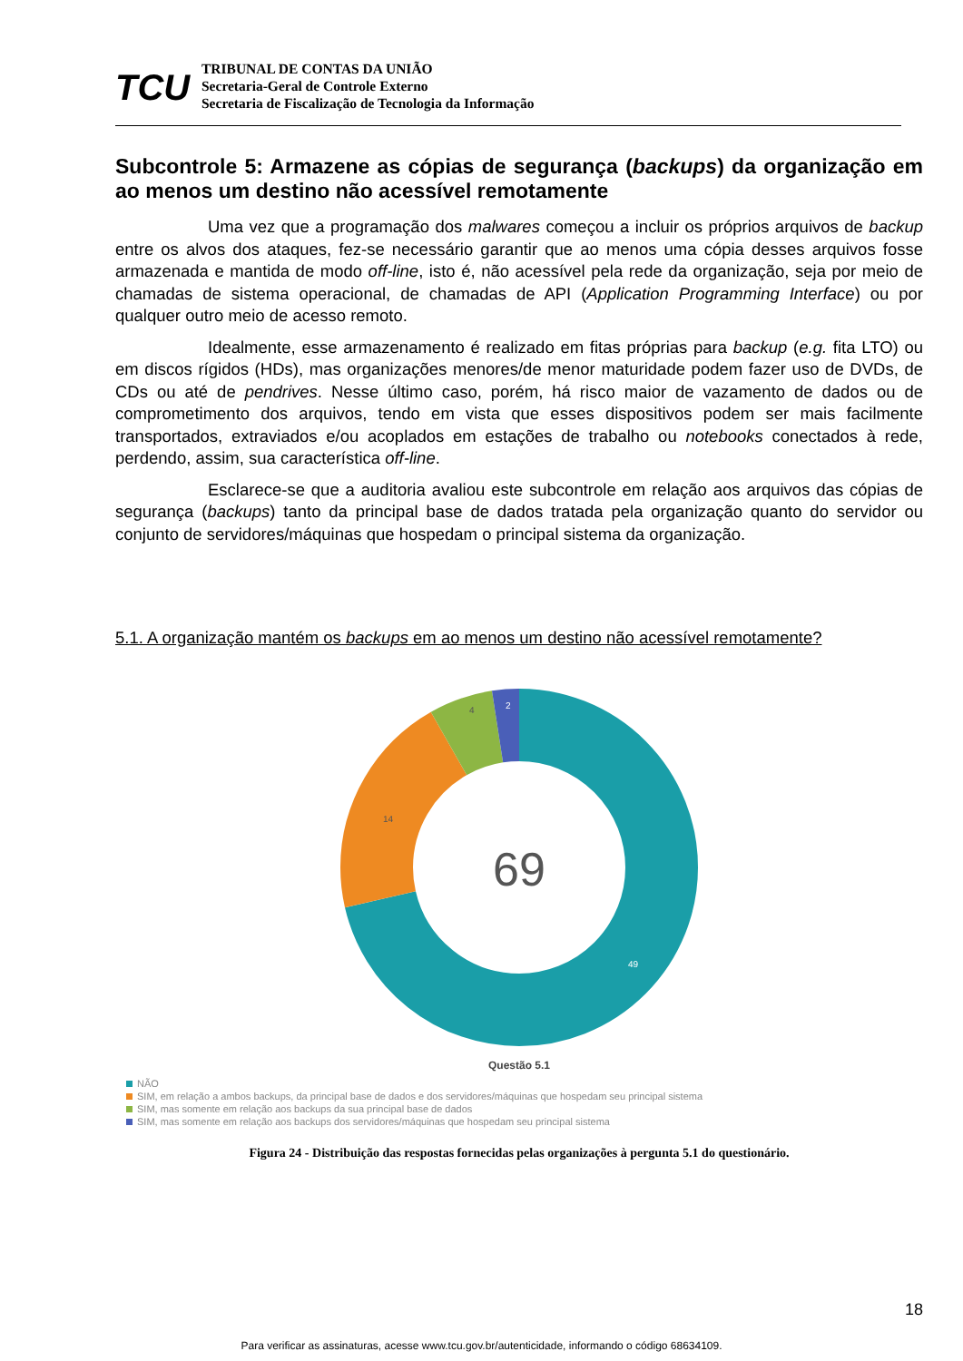TCU
TRIBUNAL DE CONTAS DA UNIÃO
Secretaria-Geral de Controle Externo
Secretaria de Fiscalização de Tecnologia da Informação
Subcontrole 5: Armazene as cópias de segurança (backups) da organização em ao menos um destino não acessível remotamente
Uma vez que a programação dos malwares começou a incluir os próprios arquivos de backup entre os alvos dos ataques, fez-se necessário garantir que ao menos uma cópia desses arquivos fosse armazenada e mantida de modo off-line, isto é, não acessível pela rede da organização, seja por meio de chamadas de sistema operacional, de chamadas de API (Application Programming Interface) ou por qualquer outro meio de acesso remoto.
Idealmente, esse armazenamento é realizado em fitas próprias para backup (e.g. fita LTO) ou em discos rígidos (HDs), mas organizações menores/de menor maturidade podem fazer uso de DVDs, de CDs ou até de pendrives. Nesse último caso, porém, há risco maior de vazamento de dados ou de comprometimento dos arquivos, tendo em vista que esses dispositivos podem ser mais facilmente transportados, extraviados e/ou acoplados em estações de trabalho ou notebooks conectados à rede, perdendo, assim, sua característica off-line.
Esclarece-se que a auditoria avaliou este subcontrole em relação aos arquivos das cópias de segurança (backups) tanto da principal base de dados tratada pela organização quanto do servidor ou conjunto de servidores/máquinas que hospedam o principal sistema da organização.
5.1. A organização mantém os backups em ao menos um destino não acessível remotamente?
69
49
14
4
2
Questão 5.1
NÃO
SIM, em relação a ambos backups, da principal base de dados e dos servidores/máquinas que hospedam seu principal sistema
SIM, mas somente em relação aos backups da sua principal base de dados
SIM, mas somente em relação aos backups dos servidores/máquinas que hospedam seu principal sistema
Figura 24 - Distribuição das respostas fornecidas pelas organizações à pergunta 5.1 do questionário.
18
Para verificar as assinaturas, acesse www.tcu.gov.br/autenticidade, informando o código 68634109.